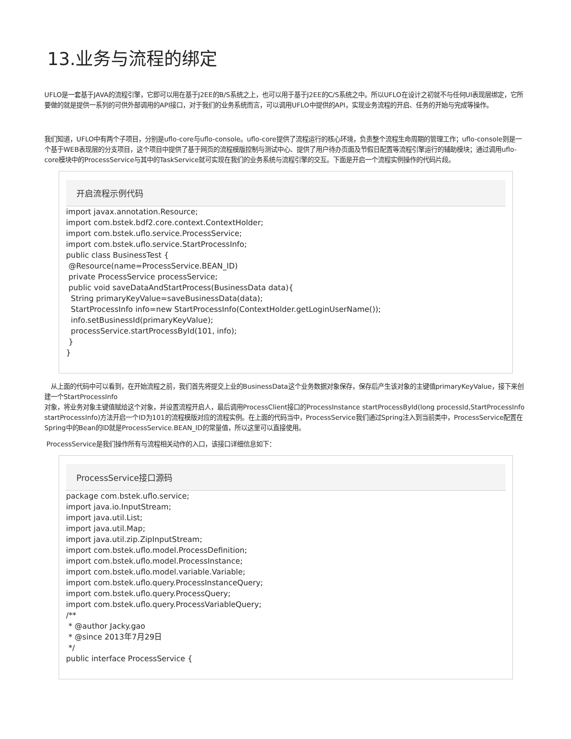13.业务与流程的绑定
UFLO是一套基于JAVA的流程引擎，它即可以用在基于J2EE的B/S系统之上，也可以用于基于J2EE的C/S系统之中。所以UFLO在设计之初就不与任何UI表现层绑定，它所要做的就是提供一系列的可供外部调用的API接口，对于我们的业务系统而言，可以调用UFLO中提供的API，实现业务流程的开启、任务的开始与完成等操作。
我们知道，UFLO中有两个子项目，分别是uflo-core与uflo-console。uflo-core提供了流程运行的核心环境，负责整个流程生命周期的管理工作；uflo-console则是一个基于WEB表现层的分支项目，这个项目中提供了基于网页的流程模版控制与测试中心、提供了用户待办页面及节假日配置等流程引擎运行的辅助模块；通过调用uflo-core模块中的ProcessService与其中的TaskService就可实现在我们的业务系统与流程引擎的交互。下面是开启一个流程实例操作的代码片段。
开启流程示例代码
import javax.annotation.Resource;
import com.bstek.bdf2.core.context.ContextHolder;
import com.bstek.uflo.service.ProcessService;
import com.bstek.uflo.service.StartProcessInfo;
public class BusinessTest {
 @Resource(name=ProcessService.BEAN_ID)
 private ProcessService processService;
 public void saveDataAndStartProcess(BusinessData data){
  String primaryKeyValue=saveBusinessData(data);
  StartProcessInfo info=new StartProcessInfo(ContextHolder.getLoginUserName());
  info.setBusinessId(primaryKeyValue);
  processService.startProcessById(101, info);
 }
}
从上面的代码中可以看到，在开始流程之前，我们首先将提交上业的BusinessData这个业务数据对象保存，保存后产生该对象的主键值primaryKeyValue，接下来创建一个StartProcessInfo
对象，将业务对象主键值赋给这个对象，并设置流程开启人，最后调用ProcessClient接口的ProcessInstance startProcessById(long processId,StartProcessInfo startProcessInfo)方法开启一个ID为101的流程模版对应的流程实例。在上面的代码当中，ProcessService我们通过Spring注入到当前类中，ProcessService配置在Spring中的Bean的ID就是ProcessService.BEAN_ID的常量值，所以这里可以直接使用。
ProcessService是我们操作所有与流程相关动作的入口，该接口详细信息如下：
ProcessService接口源码
package com.bstek.uflo.service;
import java.io.InputStream;
import java.util.List;
import java.util.Map;
import java.util.zip.ZipInputStream;
import com.bstek.uflo.model.ProcessDefinition;
import com.bstek.uflo.model.ProcessInstance;
import com.bstek.uflo.model.variable.Variable;
import com.bstek.uflo.query.ProcessInstanceQuery;
import com.bstek.uflo.query.ProcessQuery;
import com.bstek.uflo.query.ProcessVariableQuery;
/**
 * @author Jacky.gao
 * @since 2013年7月29日
 */
public interface ProcessService {